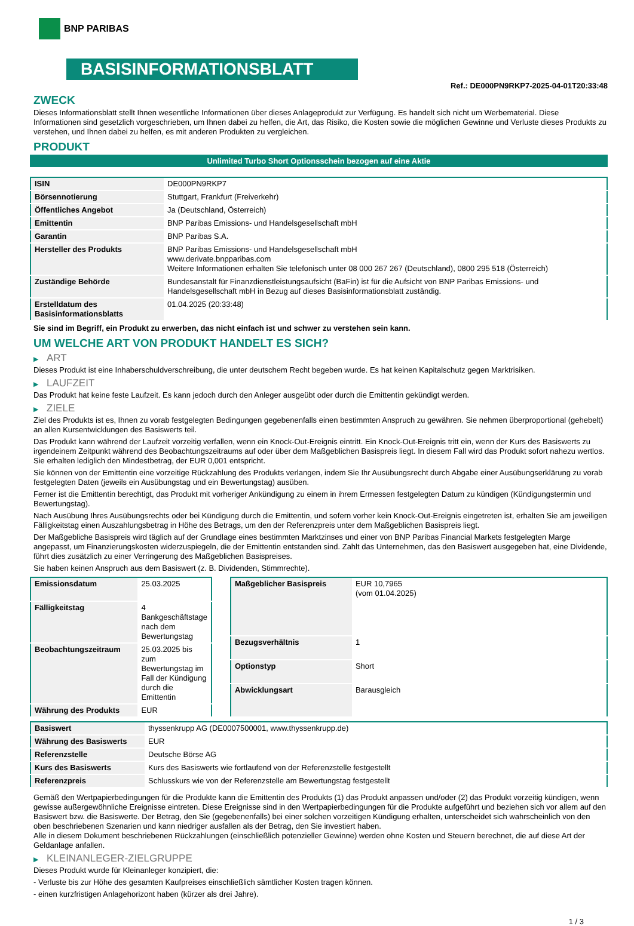BNP PARIBAS
BASISINFORMATIONSBLATT
Ref.: DE000PN9RKP7-2025-04-01T20:33:48
ZWECK
Dieses Informationsblatt stellt Ihnen wesentliche Informationen über dieses Anlageprodukt zur Verfügung. Es handelt sich nicht um Werbematerial. Diese Informationen sind gesetzlich vorgeschrieben, um Ihnen dabei zu helfen, die Art, das Risiko, die Kosten sowie die möglichen Gewinne und Verluste dieses Produkts zu verstehen, und Ihnen dabei zu helfen, es mit anderen Produkten zu vergleichen.
PRODUKT
Unlimited Turbo Short Optionsschein bezogen auf eine Aktie
| ISIN | DE000PN9RKP7 |
| Börsennotierung | Stuttgart, Frankfurt (Freiverkehr) |
| Öffentliches Angebot | Ja (Deutschland, Österreich) |
| Emittentin | BNP Paribas Emissions- und Handelsgesellschaft mbH |
| Garantin | BNP Paribas S.A. |
| Hersteller des Produkts | BNP Paribas Emissions- und Handelsgesellschaft mbH www.derivate.bnpparibas.com Weitere Informationen erhalten Sie telefonisch unter 08 000 267 267 (Deutschland), 0800 295 518 (Österreich) |
| Zuständige Behörde | Bundesanstalt für Finanzdienstleistungsaufsicht (BaFin) ist für die Aufsicht von BNP Paribas Emissions- und Handelsgesellschaft mbH in Bezug auf dieses Basisinformationsblatt zuständig. |
| Erstelldatum des Basisinformationsblatts | 01.04.2025 (20:33:48) |
Sie sind im Begriff, ein Produkt zu erwerben, das nicht einfach ist und schwer zu verstehen sein kann.
UM WELCHE ART VON PRODUKT HANDELT ES SICH?
▶ ART
Dieses Produkt ist eine Inhaberschuldverschreibung, die unter deutschem Recht begeben wurde. Es hat keinen Kapitalschutz gegen Marktrisiken.
▶ LAUFZEIT
Das Produkt hat keine feste Laufzeit. Es kann jedoch durch den Anleger ausgeübt oder durch die Emittentin gekündigt werden.
▶ ZIELE
Ziel des Produkts ist es, Ihnen zu vorab festgelegten Bedingungen gegebenenfalls einen bestimmten Anspruch zu gewähren. Sie nehmen überproportional (gehebelt) an allen Kursentwicklungen des Basiswerts teil.
Das Produkt kann während der Laufzeit vorzeitig verfallen, wenn ein Knock-Out-Ereignis eintritt. Ein Knock-Out-Ereignis tritt ein, wenn der Kurs des Basiswerts zu irgendeinem Zeitpunkt während des Beobachtungszeitraums auf oder über dem Maßgeblichen Basispreis liegt. In diesem Fall wird das Produkt sofort nahezu wertlos. Sie erhalten lediglich den Mindestbetrag, der EUR 0,001 entspricht.
Sie können von der Emittentin eine vorzeitige Rückzahlung des Produkts verlangen, indem Sie Ihr Ausübungsrecht durch Abgabe einer Ausübungserklärung zu vorab festgelegten Daten (jeweils ein Ausübungstag und ein Bewertungstag) ausüben.
Ferner ist die Emittentin berechtigt, das Produkt mit vorheriger Ankündigung zu einem in ihrem Ermessen festgelegten Datum zu kündigen (Kündigungstermin und Bewertungstag).
Nach Ausübung Ihres Ausübungsrechts oder bei Kündigung durch die Emittentin, und sofern vorher kein Knock-Out-Ereignis eingetreten ist, erhalten Sie am jeweiligen Fälligkeitstag einen Auszahlungsbetrag in Höhe des Betrags, um den der Referenzpreis unter dem Maßgeblichen Basispreis liegt.
Der Maßgebliche Basispreis wird täglich auf der Grundlage eines bestimmten Marktzinses und einer von BNP Paribas Financial Markets festgelegten Marge angepasst, um Finanzierungskosten widerzuspiegeln, die der Emittentin entstanden sind. Zahlt das Unternehmen, das den Basiswert ausgegeben hat, eine Dividende, führt dies zusätzlich zu einer Verringerung des Maßgeblichen Basispreises.
Sie haben keinen Anspruch aus dem Basiswert (z. B. Dividenden, Stimmrechte).
| Emissionsdatum | 25.03.2025 |
| Fälligkeitstag | 4 Bankgeschäftstage nach dem Bewertungstag |
| Beobachtungszeitraum | 25.03.2025 bis zum Bewertungstag im Fall der Kündigung durch die Emittentin |
| Währung des Produkts | EUR |
| Maßgeblicher Basispreis | EUR 10,7965 (vom 01.04.2025) |
| Bezugsverhältnis | 1 |
| Optionstyp | Short |
| Abwicklungsart | Barausgleich |
| Basiswert | thyssenkrupp AG (DE0007500001, www.thyssenkrupp.de) |
| Währung des Basiswerts | EUR |
| Referenzstelle | Deutsche Börse AG |
| Kurs des Basiswerts | Kurs des Basiswerts wie fortlaufend von der Referenzstelle festgestellt |
| Referenzpreis | Schlusskurs wie von der Referenzstelle am Bewertungstag festgestellt |
Gemäß den Wertpapierbedingungen für die Produkte kann die Emittentin des Produkts (1) das Produkt anpassen und/oder (2) das Produkt vorzeitig kündigen, wenn gewisse außergewöhnliche Ereignisse eintreten. Diese Ereignisse sind in den Wertpapierbedingungen für die Produkte aufgeführt und beziehen sich vor allem auf den Basiswert bzw. die Basiswerte. Der Betrag, den Sie (gegebenenfalls) bei einer solchen vorzeitigen Kündigung erhalten, unterscheidet sich wahrscheinlich von den oben beschriebenen Szenarien und kann niedriger ausfallen als der Betrag, den Sie investiert haben.
Alle in diesem Dokument beschriebenen Rückzahlungen (einschließlich potenzieller Gewinne) werden ohne Kosten und Steuern berechnet, die auf diese Art der Geldanlage anfallen.
▶ KLEINANLEGER-ZIELGRUPPE
Dieses Produkt wurde für Kleinanleger konzipiert, die:
- Verluste bis zur Höhe des gesamten Kaufpreises einschließlich sämtlicher Kosten tragen können.
- einen kurzfristigen Anlagehorizont haben (kürzer als drei Jahre).
1 / 3